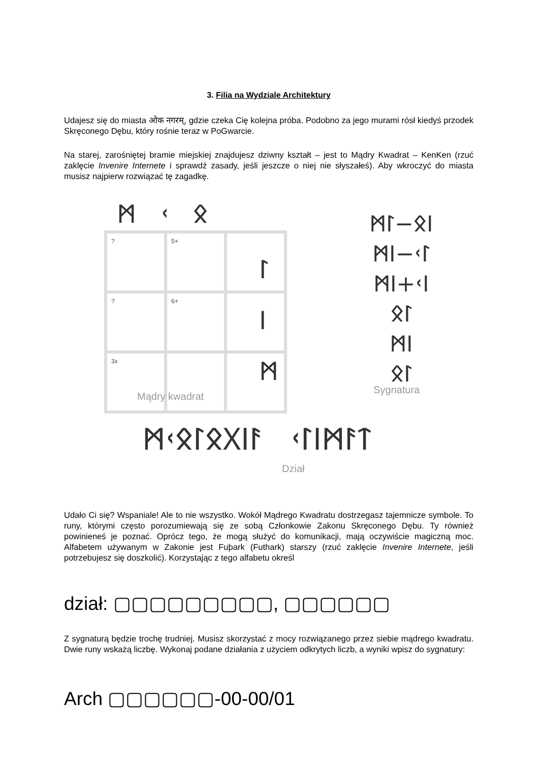3. Filia na Wydziale Architektury
Udajesz się do miasta ओक नगरम्, gdzie czeka Cię kolejna próba. Podobno za jego murami rósł kiedyś przodek Skręconego Dębu, który rośnie teraz w PoGwarcie.
Na starej, zarośniętej bramie miejskiej znajdujesz dziwny kształt – jest to Mądry Kwadrat – KenKen (rzuć zaklęcie Invenire Internete i sprawdź zasady, jeśli jeszcze o niej nie słyszałeś). Aby wkroczyć do miasta musisz najpierw rozwiązać tę zagadkę.
ᛗ ᚲ ᛟ
| ? | 5+ | |
| ? | 6+ | |
| 3x | | |
ᛚ
ᛁ
ᛗ
Mądry kwadrat
ᛗᛚ−ᛟᛁ
ᛗᛁ−ᚲᛚ
ᛗᛁ+ᚲᛁ
ᛟᛚ
ᛗᛁ
ᛟᛚ
Sygnatura
ᛗᚲᛟᛚᛟᚷᛁᚨ ᚲᛚᛁᛗᚨᛏ
Dział
Udało Ci się? Wspaniale! Ale to nie wszystko. Wokół Mądrego Kwadratu dostrzegasz tajemnicze symbole. To runy, którymi często porozumiewają się ze sobą Członkowie Zakonu Skręconego Dębu. Ty również powinieneś je poznać. Oprócz tego, że mogą służyć do komunikacji, mają oczywiście magiczną moc. Alfabetem używanym w Zakonie jest Fuþark (Futhark) starszy (rzuć zaklęcie Invenire Internete, jeśli potrzebujesz się doszkolić). Korzystając z tego alfabetu określ
dział: ▢▢▢▢▢▢▢▢▢, ▢▢▢▢▢▢
Z sygnaturą będzie trochę trudniej. Musisz skorzystać z mocy rozwiązanego przez siebie mądrego kwadratu. Dwie runy wskażą liczbę. Wykonaj podane działania z użyciem odkrytych liczb, a wyniki wpisz do sygnatury:
Arch ▢▢▢▢▢▢-00-00/01